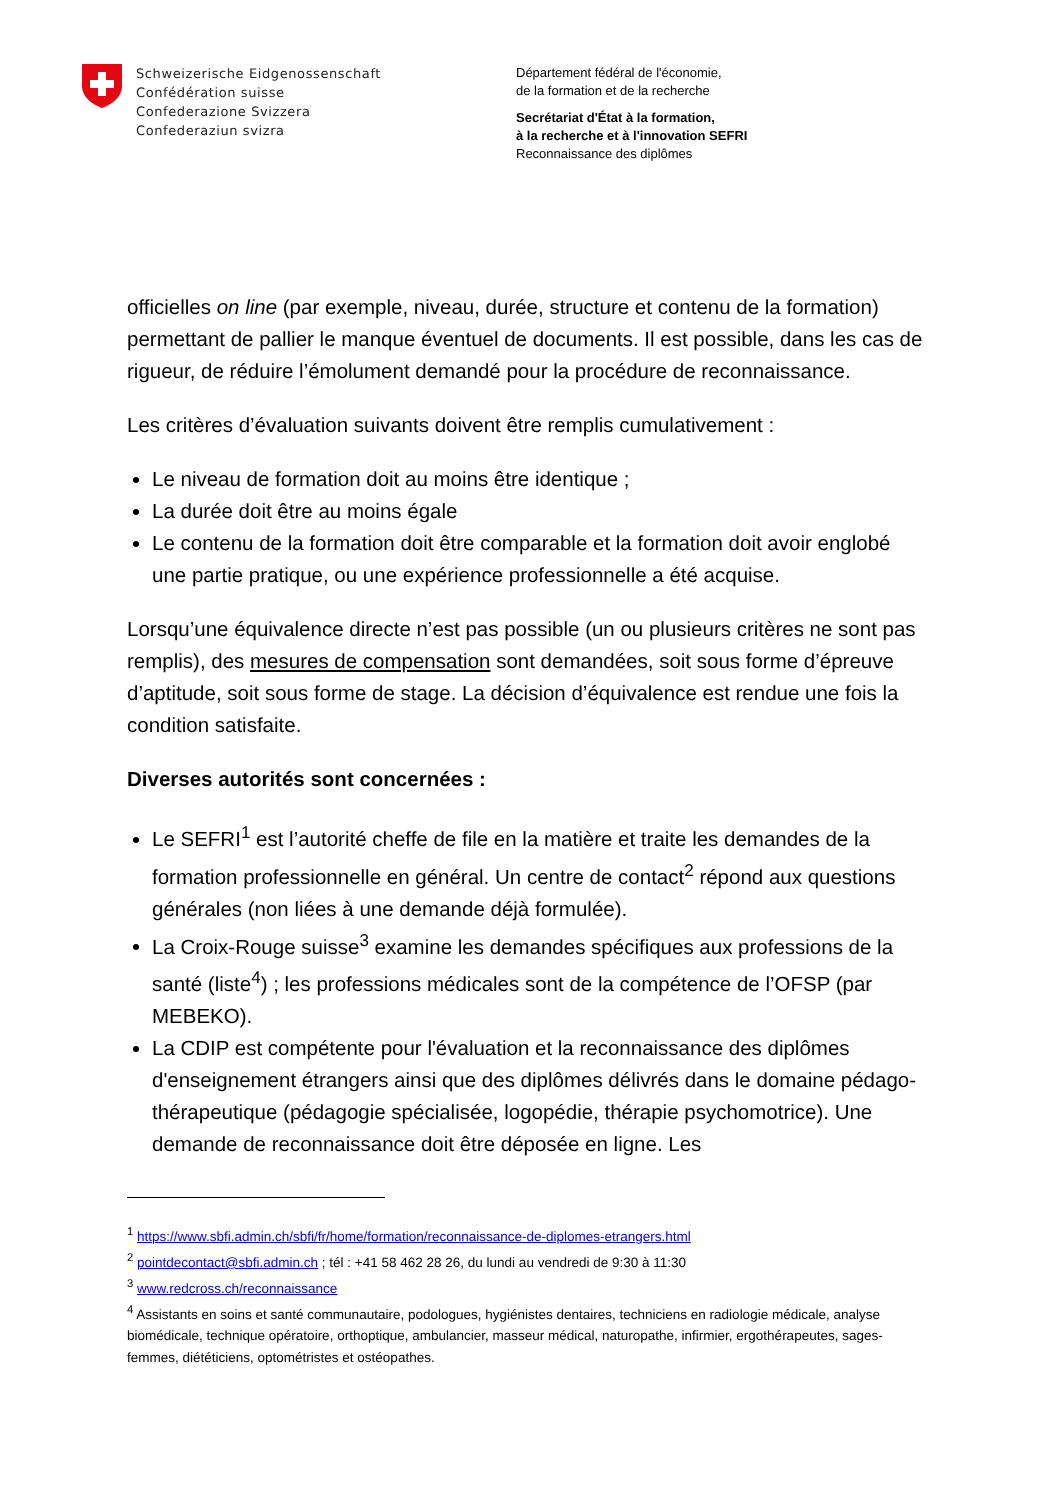Schweizerische Eidgenossenschaft
Confédération suisse
Confederazione Svizzera
Confederaziun svizra
Département fédéral de l'économie,
de la formation et de la recherche
Secrétariat d'État à la formation,
à la recherche et à l'innovation SEFRI
Reconnaissance des diplômes
officielles on line (par exemple, niveau, durée, structure et contenu de la formation) permettant de pallier le manque éventuel de documents. Il est possible, dans les cas de rigueur, de réduire l’émolument demandé pour la procédure de reconnaissance.
Les critères d’évaluation suivants doivent être remplis cumulativement :
Le niveau de formation doit au moins être identique ;
La durée doit être au moins égale
Le contenu de la formation doit être comparable et la formation doit avoir englobé une partie pratique, ou une expérience professionnelle a été acquise.
Lorsqu’une équivalence directe n’est pas possible (un ou plusieurs critères ne sont pas remplis), des mesures de compensation sont demandées, soit sous forme d’épreuve d’aptitude, soit sous forme de stage. La décision d’équivalence est rendue une fois la condition satisfaite.
Diverses autorités sont concernées :
Le SEFRI<sup>1</sup> est l’autorité cheffe de file en la matière et traite les demandes de la formation professionnelle en général. Un centre de contact<sup>2</sup> répond aux questions générales (non liées à une demande déjà formulée).
La Croix-Rouge suisse<sup>3</sup> examine les demandes spécifiques aux professions de la santé (liste<sup>4</sup>) ; les professions médicales sont de la compétence de l’OFSP (par MEBEKO).
La CDIP est compétente pour l'évaluation et la reconnaissance des diplômes d'enseignement étrangers ainsi que des diplômes délivrés dans le domaine pédago-thérapeutique (pédagogie spécialisée, logopédie, thérapie psychomotrice). Une demande de reconnaissance doit être déposée en ligne. Les
<sup>1</sup> https://www.sbfi.admin.ch/sbfi/fr/home/formation/reconnaissance-de-diplomes-etrangers.html
<sup>2</sup> pointdecontact@sbfi.admin.ch ; tél : +41 58 462 28 26, du lundi au vendredi de 9:30 à 11:30
<sup>3</sup> www.redcross.ch/reconnaissance
<sup>4</sup> Assistants en soins et santé communautaire, podologues, hygiénistes dentaires, techniciens en radiologie médicale, analyse biomédicale, technique opératoire, orthoptique, ambulancier, masseur médical, naturopathe, infirmier, ergothérapeutes, sages-femmes, diététiciens, optométristes et ostéopathes.